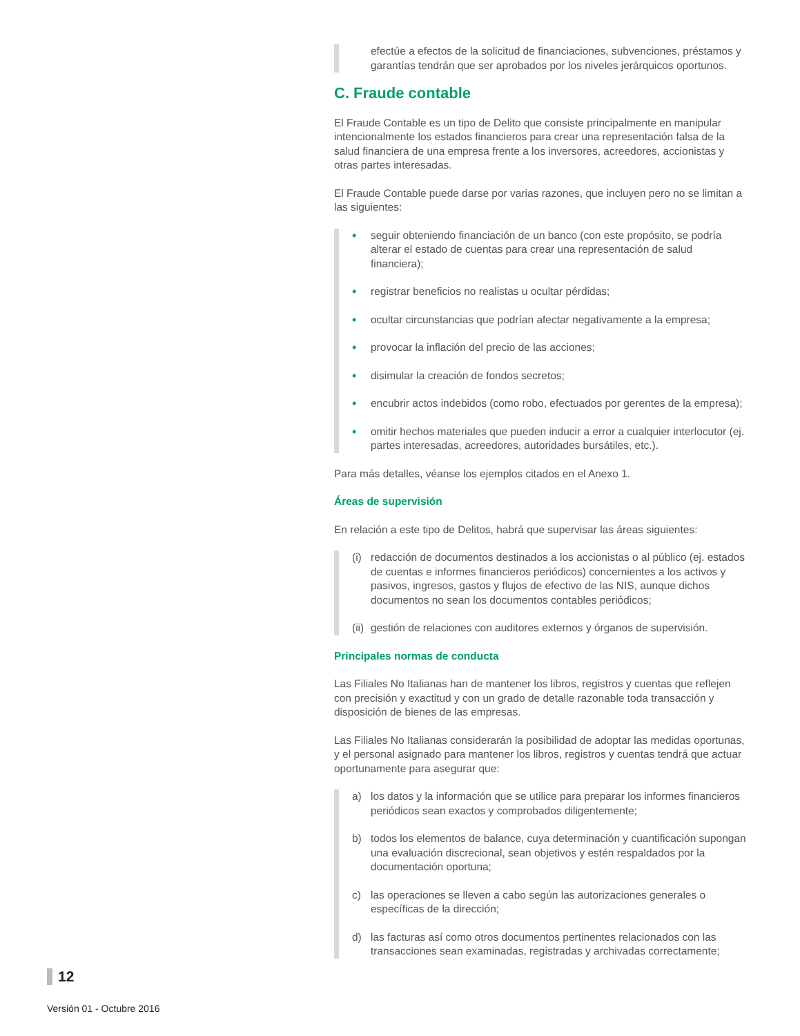efectúe a efectos de la solicitud de financiaciones, subvenciones, préstamos y garantías tendrán que ser aprobados por los niveles jerárquicos oportunos.
C. Fraude contable
El Fraude Contable es un tipo de Delito que consiste principalmente en manipular intencionalmente los estados financieros para crear una representación falsa de la salud financiera de una empresa frente a los inversores, acreedores, accionistas y otras partes interesadas.
El Fraude Contable puede darse por varias razones, que incluyen pero no se limitan a las siguientes:
• seguir obteniendo financiación de un banco (con este propósito, se podría alterar el estado de cuentas para crear una representación de salud financiera);
• registrar beneficios no realistas u ocultar pérdidas;
• ocultar circunstancias que podrían afectar negativamente a la empresa;
• provocar la inflación del precio de las acciones;
• disimular la creación de fondos secretos;
• encubrir actos indebidos (como robo, efectuados por gerentes de la empresa);
• omitir hechos materiales que pueden inducir a error a cualquier interlocutor (ej. partes interesadas, acreedores, autoridades bursátiles, etc.).
Para más detalles, véanse los ejemplos citados en el Anexo 1.
Áreas de supervisión
En relación a este tipo de Delitos, habrá que supervisar las áreas siguientes:
(i) redacción de documentos destinados a los accionistas o al público (ej. estados de cuentas e informes financieros periódicos) concernientes a los activos y pasivos, ingresos, gastos y flujos de efectivo de las NIS, aunque dichos documentos no sean los documentos contables periódicos;
(ii) gestión de relaciones con auditores externos y órganos de supervisión.
Principales normas de conducta
Las Filiales No Italianas han de mantener los libros, registros y cuentas que reflejen con precisión y exactitud y con un grado de detalle razonable toda transacción y disposición de bienes de las empresas.
Las Filiales No Italianas considerarán la posibilidad de adoptar las medidas oportunas, y el personal asignado para mantener los libros, registros y cuentas tendrá que actuar oportunamente para asegurar que:
a) los datos y la información que se utilice para preparar los informes financieros periódicos sean exactos y comprobados diligentemente;
b) todos los elementos de balance, cuya determinación y cuantificación supongan una evaluación discrecional, sean objetivos y estén respaldados por la documentación oportuna;
c) las operaciones se lleven a cabo según las autorizaciones generales o específicas de la dirección;
d) las facturas así como otros documentos pertinentes relacionados con las transacciones sean examinadas, registradas y archivadas correctamente;
12
Versión 01 - Octubre 2016